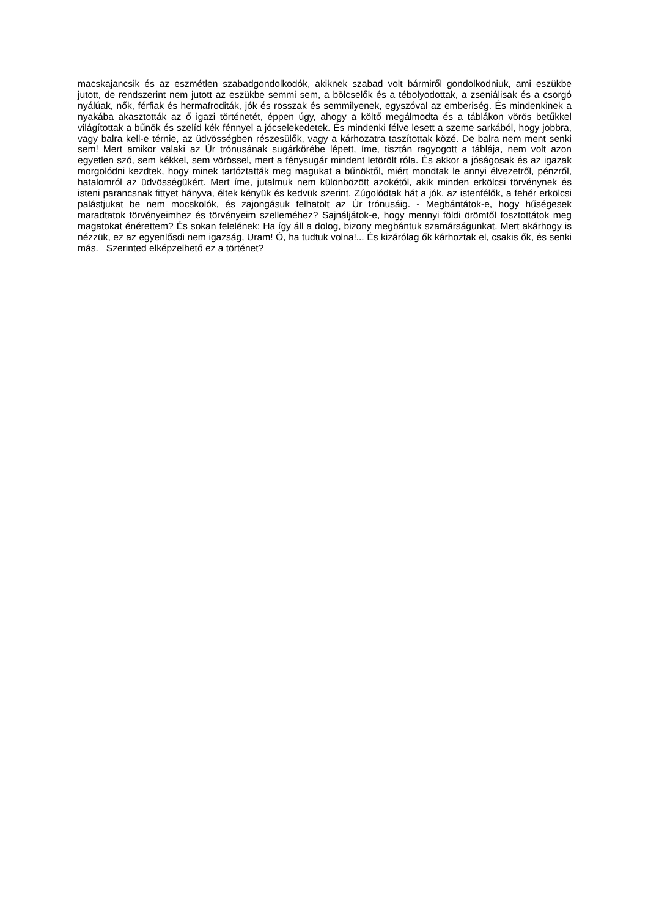macskajancsik és az eszmétlen szabadgondolkodók, akiknek szabad volt bármiről gondolkodniuk, ami eszükbe jutott, de rendszerint nem jutott az eszükbe semmi sem, a bölcselők és a tébolyodottak, a zseniálisak és a csorgó nyálúak, nők, férfiak és hermafroditák, jók és rosszak és semmilyenek, egyszóval az emberiség. És mindenkinek a nyakába akasztották az ő igazi történetét, éppen úgy, ahogy a költő megálmodta és a táblákon vörös betűkkel világítottak a bűnök és szelíd kék fénnyel a jócselekedetek. És mindenki félve lesett a szeme sarkából, hogy jobbra, vagy balra kell-e térnie, az üdvösségben részesülők, vagy a kárhozatra taszítottak közé. De balra nem ment senki sem! Mert amikor valaki az Úr trónusának sugárkörébe lépett, íme, tisztán ragyogott a táblája, nem volt azon egyetlen szó, sem kékkel, sem vörössel, mert a fénysugár mindent letörölt róla. És akkor a jóságosak és az igazak morgolódni kezdtek, hogy minek tartóztatták meg magukat a bűnöktől, miért mondtak le annyi élvezetről, pénzről, hatalomról az üdvösségükért. Mert íme, jutalmuk nem különbözött azokétól, akik minden erkölcsi törvénynek és isteni parancsnak fittyet hányva, éltek kényük és kedvük szerint. Zúgolódtak hát a jók, az istenfélők, a fehér erkölcsi palástjukat be nem mocskolók, és zajongásuk felhatolt az Úr trónusáig. - Megbántátok-e, hogy hűségesek maradtatok törvényeimhez és törvényeim szelleméhez? Sajnáljátok-e, hogy mennyi földi örömtől fosztottátok meg magatokat énérettem? És sokan felelének: Ha így áll a dolog, bizony megbántuk szamárságunkat. Mert akárhogy is nézzük, ez az egyenlősdi nem igazság, Uram! Ó, ha tudtuk volna!... És kizárólag ők kárhoztak el, csakis ők, és senki más. Szerinted elképzelhető ez a történet?